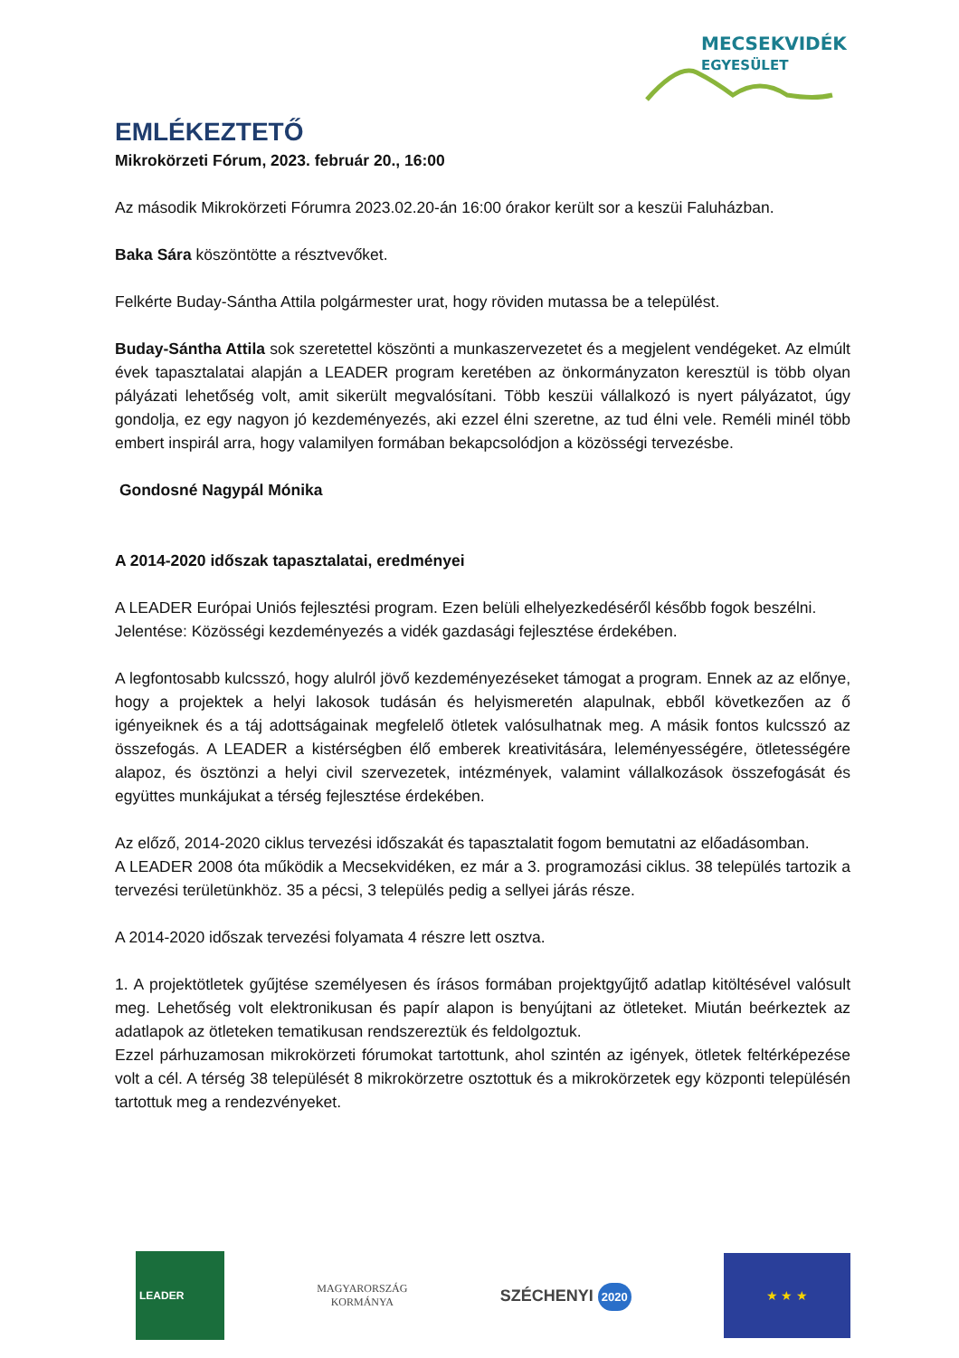MECSEKVIDÉK
EGYESÜLET
EMLÉKEZTETŐ
Mikrokörzeti Fórum, 2023. február 20., 16:00
Az második Mikrokörzeti Fórumra 2023.02.20-án 16:00 órakor került sor a keszüi Faluházban.
Baka Sára köszöntötte a résztvevőket.
Felkérte Buday-Sántha Attila polgármester urat, hogy röviden mutassa be a települést.
Buday-Sántha Attila sok szeretettel köszönti a munkaszervezetet és a megjelent vendégeket. Az elmúlt évek tapasztalatai alapján a LEADER program keretében az önkormányzaton keresztül is több olyan pályázati lehetőség volt, amit sikerült megvalósítani. Több keszüi vállalkozó is nyert pályázatot, úgy gondolja, ez egy nagyon jó kezdeményezés, aki ezzel élni szeretne, az tud élni vele. Reméli minél több embert inspirál arra, hogy valamilyen formában bekapcsolódjon a közösségi tervezésbe.
Gondosné Nagypál Mónika
A 2014-2020 időszak tapasztalatai, eredményei
A LEADER Európai Uniós fejlesztési program. Ezen belüli elhelyezkedéséről később fogok beszélni.
Jelentése: Közösségi kezdeményezés a vidék gazdasági fejlesztése érdekében.
A legfontosabb kulcsszó, hogy alulról jövő kezdeményezéseket támogat a program. Ennek az az előnye, hogy a projektek a helyi lakosok tudásán és helyismeretén alapulnak, ebből következően az ő igényeiknek és a táj adottságainak megfelelő ötletek valósulhatnak meg. A másik fontos kulcsszó az összefogás. A LEADER a kistérségben élő emberek kreativitására, leleményességére, ötletességére alapoz, és ösztönzi a helyi civil szervezetek, intézmények, valamint vállalkozások összefogását és együttes munkájukat a térség fejlesztése érdekében.
Az előző, 2014-2020 ciklus tervezési időszakát és tapasztalatit fogom bemutatni az előadásomban.
A LEADER 2008 óta működik a Mecsekvidéken, ez már a 3. programozási ciklus. 38 település tartozik a tervezési területünkhöz. 35 a pécsi, 3 település pedig a sellyei járás része.
A 2014-2020 időszak tervezési folyamata 4 részre lett osztva.
1. A projektötletek gyűjtése személyesen és írásos formában projektgyűjtő adatlap kitöltésével valósult meg. Lehetőség volt elektronikusan és papír alapon is benyújtani az ötleteket. Miután beérkeztek az adatlapok az ötleteken tematikusan rendszereztük és feldolgoztuk.
Ezzel párhuzamosan mikrokörzeti fórumokat tartottunk, ahol szintén az igények, ötletek feltérképezése volt a cél. A térség 38 települését 8 mikrokörzetre osztottuk és a mikrokörzetek egy központi településén tartottuk meg a rendezvényeket.
LEADER
MAGYARORSZÁG
KORMÁNYA
SZÉCHENYI 2020
★ ★ ★